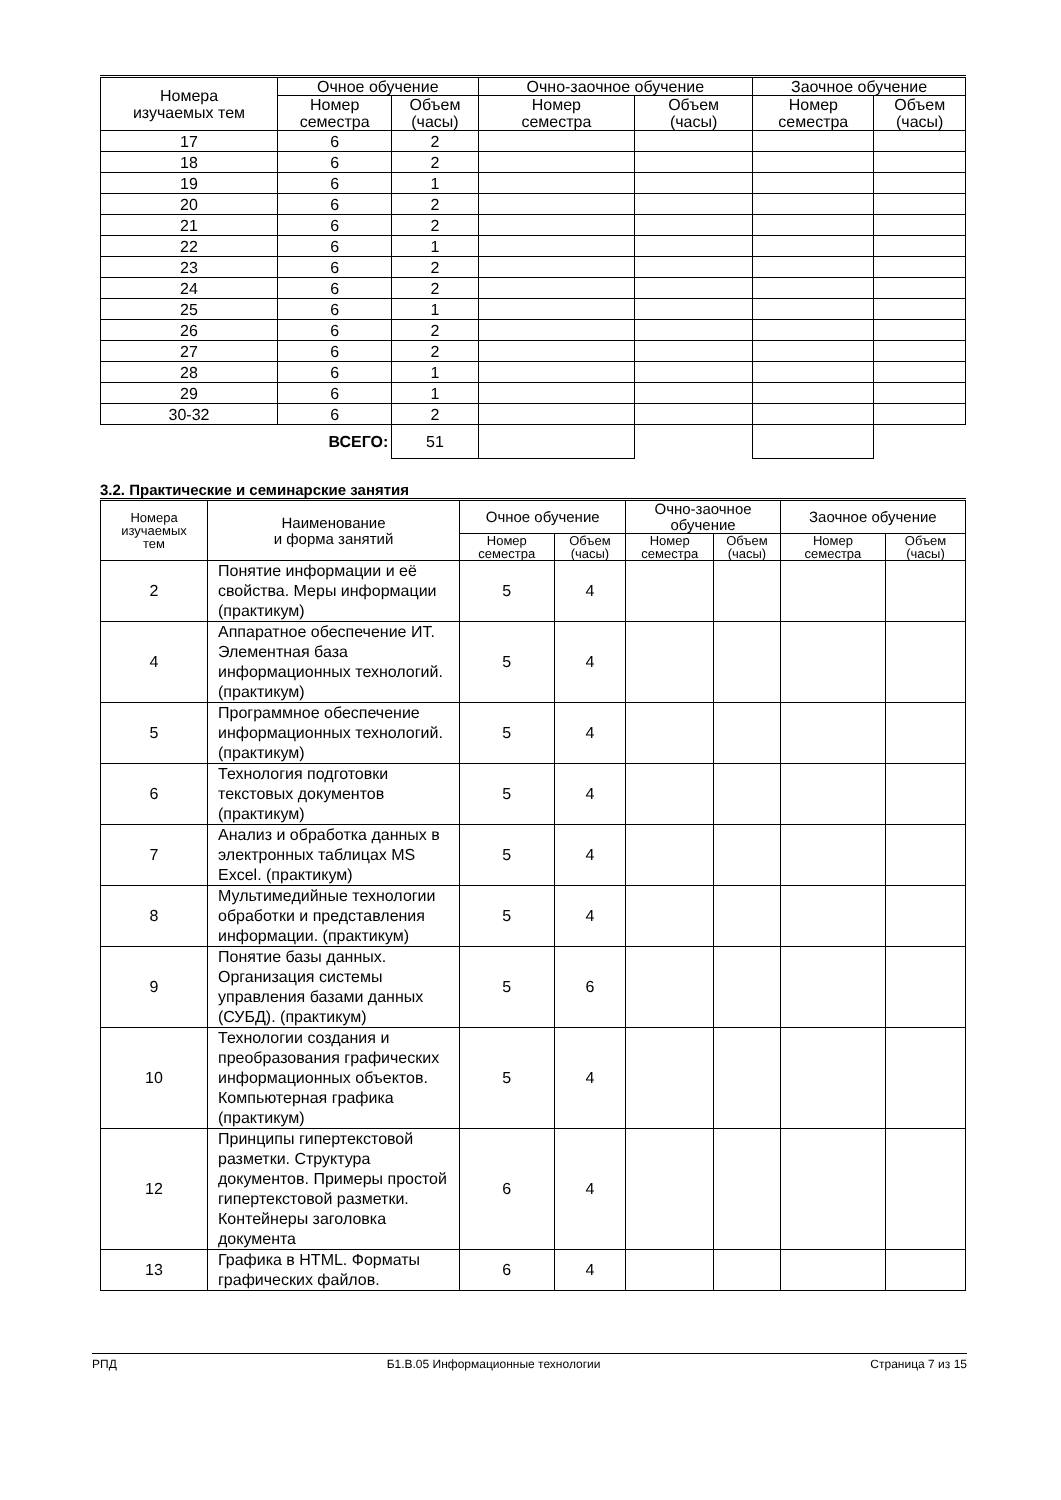| Номера изучаемых тем | Очное обучение | | Очно-заочное обучение | | Заочное обучение | |
| --- | --- | --- | --- | --- | --- | --- |
| | Номер семестра | Объем (часы) | Номер семестра | Объем (часы) | Номер семестра | Объем (часы) |
| 17 | 6 | 2 | | | | |
| 18 | 6 | 2 | | | | |
| 19 | 6 | 1 | | | | |
| 20 | 6 | 2 | | | | |
| 21 | 6 | 2 | | | | |
| 22 | 6 | 1 | | | | |
| 23 | 6 | 2 | | | | |
| 24 | 6 | 2 | | | | |
| 25 | 6 | 1 | | | | |
| 26 | 6 | 2 | | | | |
| 27 | 6 | 2 | | | | |
| 28 | 6 | 1 | | | | |
| 29 | 6 | 1 | | | | |
| 30-32 | 6 | 2 | | | | |
| | ВСЕГО: | 51 | | | | |
3.2. Практические и семинарские занятия
| Номера изучаемых тем | Наименование и форма занятий | Очное обучение | | Очно-заочное обучение | | Заочное обучение | |
| --- | --- | --- | --- | --- | --- | --- | --- |
| | | Номер семестра | Объем (часы) | Номер семестра | Объем (часы) | Номер семестра | Объем (часы) |
| 2 | Понятие информации и её свойства. Меры информации (практикум) | 5 | 4 | | | | |
| 4 | Аппаратное обеспечение ИТ. Элементная база информационных технологий. (практикум) | 5 | 4 | | | | |
| 5 | Программное обеспечение информационных технологий. (практикум) | 5 | 4 | | | | |
| 6 | Технология подготовки текстовых документов (практикум) | 5 | 4 | | | | |
| 7 | Анализ и обработка данных в электронных таблицах MS Excel. (практикум) | 5 | 4 | | | | |
| 8 | Мультимедийные технологии обработки и представления информации. (практикум) | 5 | 4 | | | | |
| 9 | Понятие базы данных. Организация системы управления базами данных (СУБД). (практикум) | 5 | 6 | | | | |
| 10 | Технологии создания и преобразования графических информационных объектов. Компьютерная графика (практикум) | 5 | 4 | | | | |
| 12 | Принципы гипертекстовой разметки. Структура документов. Примеры простой гипертекстовой разметки. Контейнеры заголовка документа | 6 | 4 | | | | |
| 13 | Графика в HTML. Форматы графических файлов. | 6 | 4 | | | | |
РПД Б1.В.05 Информационные технологии Страница 7 из 15